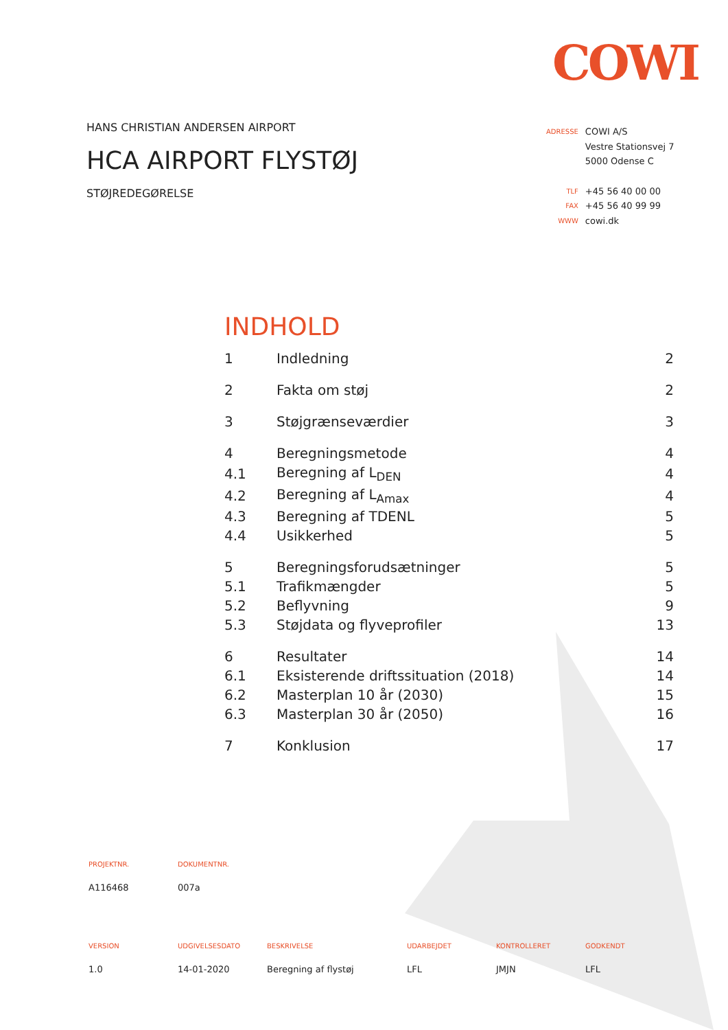COWI
HANS CHRISTIAN ANDERSEN AIRPORT
HCA AIRPORT FLYSTØJ
STØJREDEGØRELSE
| ADRESSE | COWI A/S |
| | Vestre Stationsvej 7 |
| | 5000 Odense C |
| TLF | +45 56 40 00 00 |
| FAX | +45 56 40 99 99 |
| WWW | cowi.dk |
INDHOLD
| 1 | Indledning | 2 |
| 2 | Fakta om støj | 2 |
| 3 | Støjgrænseværdier | 3 |
| 4 | Beregningsmetode | 4 |
| 4.1 | Beregning af L<sub>DEN</sub> | 4 |
| 4.2 | Beregning af L<sub>Amax</sub> | 4 |
| 4.3 | Beregning af TDENL | 5 |
| 4.4 | Usikkerhed | 5 |
| 5 | Beregningsforudsætninger | 5 |
| 5.1 | Trafikmængder | 5 |
| 5.2 | Beflyvning | 9 |
| 5.3 | Støjdata og flyveprofiler | 13 |
| 6 | Resultater | 14 |
| 6.1 | Eksisterende driftssituation (2018) | 14 |
| 6.2 | Masterplan 10 år (2030) | 15 |
| 6.3 | Masterplan 30 år (2050) | 16 |
| 7 | Konklusion | 17 |
| PROJEKTNR. | DOKUMENTNR. | | | | |
| A116468 | 007a | | | | |
| VERSION | UDGIVELSESDATO | BESKRIVELSE | UDARBEJDET | KONTROLLERET | GODKENDT |
| 1.0 | 14-01-2020 | Beregning af flystøj | LFL | JMJN | LFL |